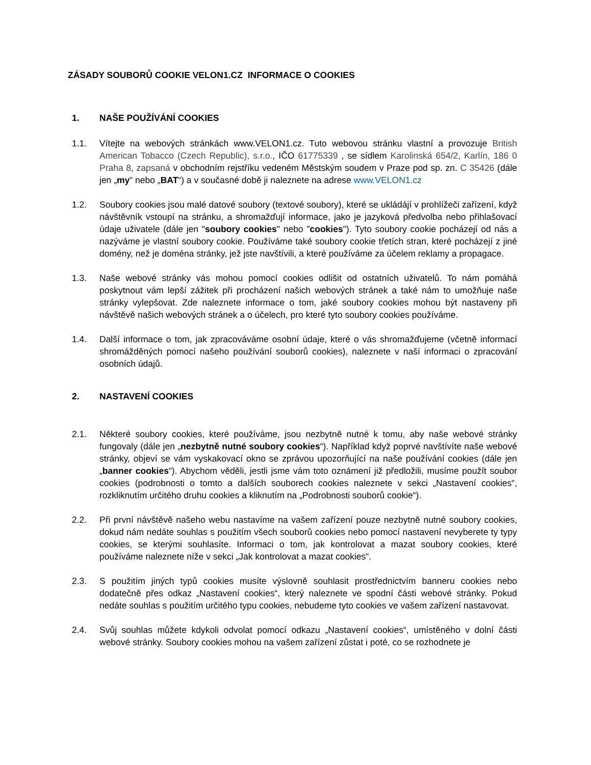ZÁSADY SOUBORŮ COOKIE VELON1.CZ INFORMACE O COOKIES
1. NAŠE POUŽÍVÁNÍ COOKIES
1.1. Vítejte na webových stránkách www.VELON1.cz. Tuto webovou stránku vlastní a provozuje British American Tobacco (Czech Republic), s.r.o., IČO 61775339 , se sídlem Karolinská 654/2, Karlín, 186 0 Praha 8, zapsaná v obchodním rejstříku vedeném Městským soudem v Praze pod sp. zn. C 35426 (dále jen „my“ nebo „BAT“) a v současné době ji naleznete na adrese www.VELON1.cz
1.2. Soubory cookies jsou malé datové soubory (textové soubory), které se ukládájí v prohlížeči zařízení, když návštěvník vstoupí na stránku, a shromažďují informace, jako je jazyková předvolba nebo přihlašovací údaje uživatele (dále jen "soubory cookies" nebo "cookies"). Tyto soubory cookie pocházejí od nás a nazýváme je vlastní soubory cookie. Používáme také soubory cookie třetích stran, které pocházejí z jiné domény, než je doména stránky, jež jste navštívili, a které používáme za účelem reklamy a propagace.
1.3. Naše webové stránky vás mohou pomocí cookies odlišit od ostatních uživatelů. To nám pomáhá poskytnout vám lepší zážitek při procházení našich webových stránek a také nám to umožňuje naše stránky vylepšovat. Zde naleznete informace o tom, jaké soubory cookies mohou být nastaveny při návštěvě našich webových stránek a o účelech, pro které tyto soubory cookies používáme.
1.4. Další informace o tom, jak zpracováváme osobní údaje, které o vás shromažďujeme (včetně informací shromážděných pomocí našeho používání souborů cookies), naleznete v naší informaci o zpracování osobních údajů.
2. NASTAVENÍ COOKIES
2.1. Některé soubory cookies, které používáme, jsou nezbytně nutné k tomu, aby naše webové stránky fungovaly (dále jen „nezbytně nutné soubory cookies“). Například když poprvé navštívíte naše webové stránky, objeví se vám vyskakovací okno se zprávou upozorňující na naše používání cookies (dále jen „banner cookies“). Abychom věděli, jestli jsme vám toto oznámení již předložili, musíme použít soubor cookies (podrobnosti o tomto a dalších souborech cookies naleznete v sekci „Nastavení cookies“, rozkliknutím určitého druhu cookies a kliknutím na „Podrobnosti souborů cookie“).
2.2. Při první návštěvě našeho webu nastavíme na vašem zařízení pouze nezbytně nutné soubory cookies, dokud nám nedáte souhlas s použitím všech souborů cookies nebo pomocí nastavení nevyberete ty typy cookies, se kterými souhlasíte. Informaci o tom, jak kontrolovat a mazat soubory cookies, které používáme naleznete níže v sekci „Jak kontrolovat a mazat cookies“.
2.3. S použitím jiných typů cookies musíte výslovně souhlasit prostřednictvím banneru cookies nebo dodatečně přes odkaz „Nastavení cookies“, který naleznete ve spodní části webové stránky. Pokud nedáte souhlas s použitím určitého typu cookies, nebudeme tyto cookies ve vašem zařízení nastavovat.
2.4. Svůj souhlas můžete kdykoli odvolat pomocí odkazu „Nastavení cookies“, umístěného v dolní části webové stránky. Soubory cookies mohou na vašem zařízení zůstat i poté, co se rozhodnete je